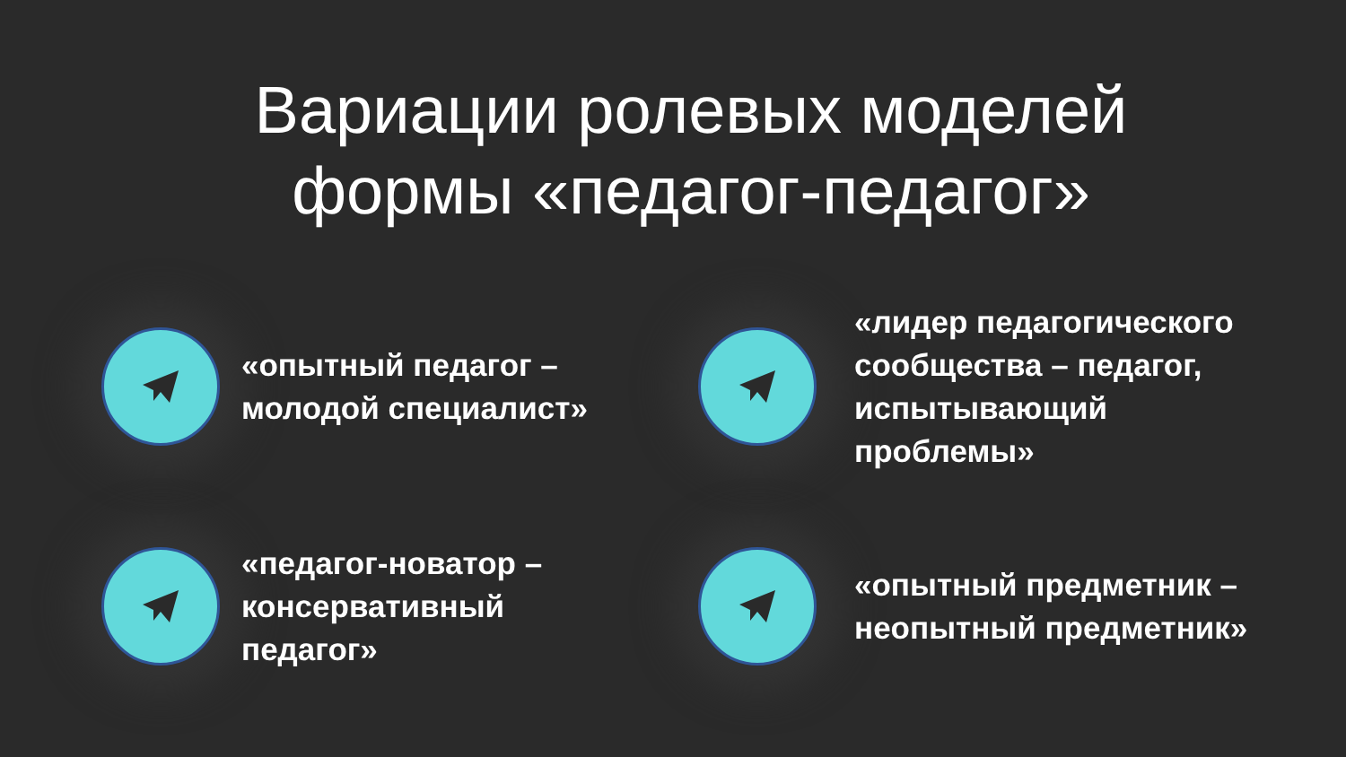Вариации ролевых моделей
формы «педагог-педагог»
«опытный педагог –
молодой специалист»
«лидер педагогического
сообщества – педагог,
испытывающий
проблемы»
«педагог-новатор –
консервативный
педагог»
«опытный предметник –
неопытный предметник»